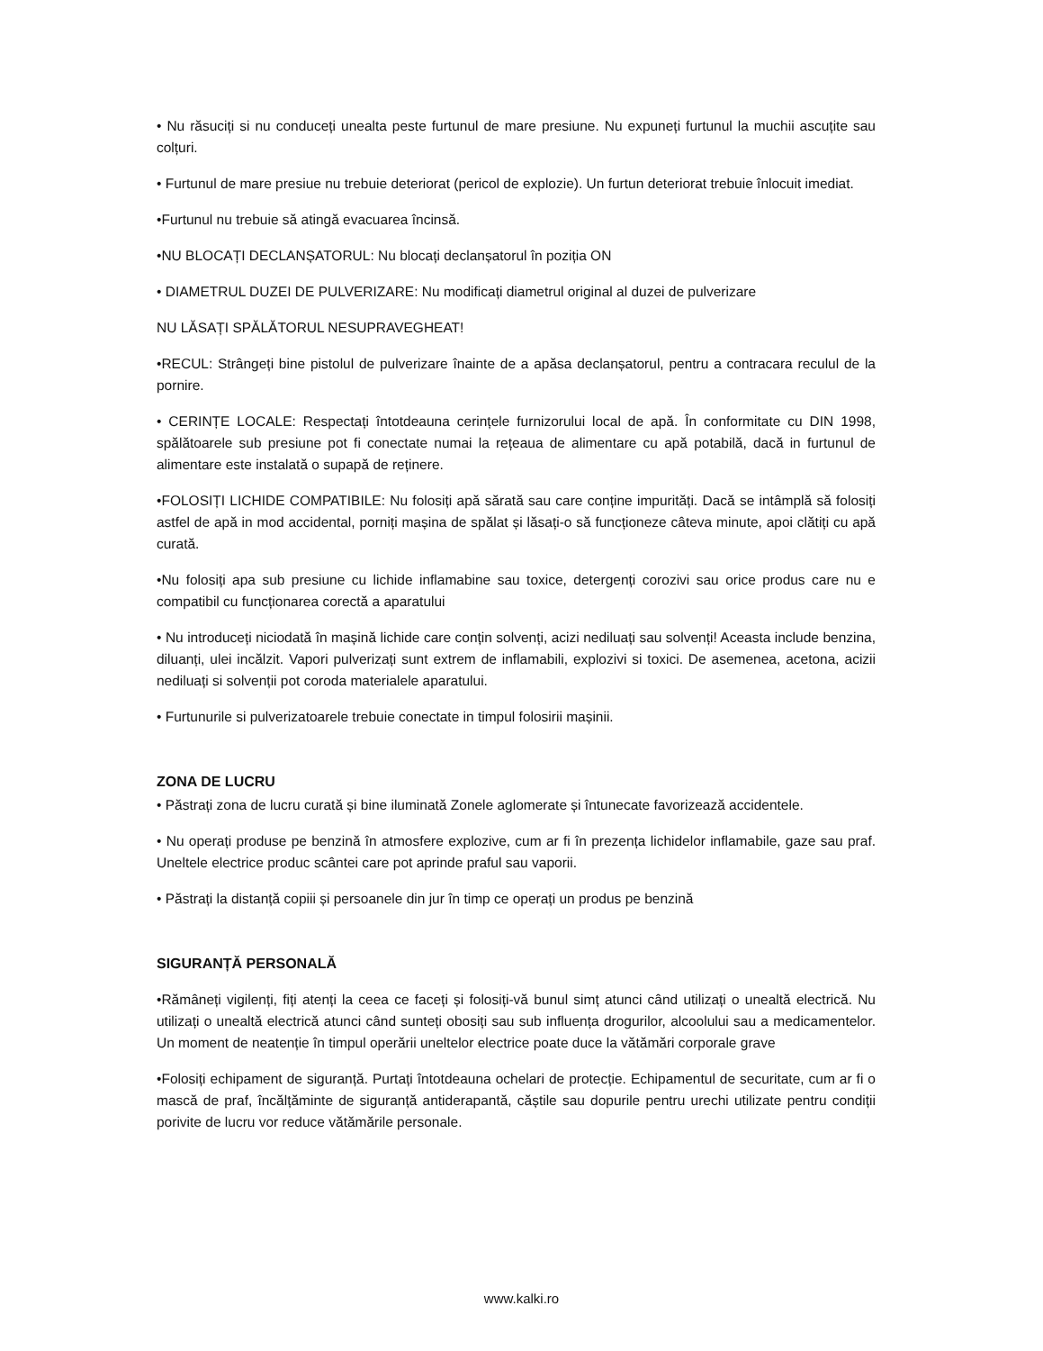• Nu răsuciți si nu conduceți unealta peste furtunul de mare presiune. Nu expuneți furtunul la muchii ascuțite sau colțuri.
• Furtunul de mare presiue nu trebuie deteriorat (pericol de explozie). Un furtun deteriorat trebuie înlocuit imediat.
•Furtunul nu trebuie să atingă evacuarea încinsă.
•NU BLOCAȚI DECLANȘATORUL: Nu blocați declanșatorul în poziția ON
• DIAMETRUL DUZEI DE PULVERIZARE: Nu modificați diametrul original al duzei de pulverizare
NU LĂSAȚI SPĂLĂTORUL NESUPRAVEGHEAT!
•RECUL: Strângeți bine pistolul de pulverizare înainte de a apăsa declanșatorul, pentru a contracara reculul de la pornire.
• CERINȚE LOCALE: Respectați întotdeauna cerințele furnizorului local de apă. În conformitate cu DIN 1998, spălătoarele sub presiune pot fi conectate numai la rețeaua de alimentare cu apă potabilă, dacă in furtunul de alimentare este instalată o supapă de reținere.
•FOLOSIȚI LICHIDE COMPATIBILE: Nu folosiți apă sărată sau care conține impurități. Dacă se intâmplă să folosiți astfel de apă in mod accidental, porniți mașina de spălat și lăsați-o să funcționeze câteva minute, apoi clătiți cu apă curată.
•Nu folosiți apa sub presiune cu lichide inflamabine sau toxice, detergenți corozivi sau orice produs care nu e compatibil cu funcționarea corectă a aparatului
• Nu introduceți niciodată în mașină lichide care conțin solvenți, acizi nediluați sau solvenți! Aceasta include benzina, diluanți, ulei incălzit. Vapori pulverizați sunt extrem de inflamabili, explozivi si toxici. De asemenea, acetona, acizii nediluați si solvenții pot coroda materialele aparatului.
• Furtunurile si pulverizatoarele trebuie conectate in timpul folosirii mașinii.
ZONA DE LUCRU
• Păstrați zona de lucru curată și bine iluminată Zonele aglomerate și întunecate favorizează accidentele.
• Nu operați produse pe benzină în atmosfere explozive, cum ar fi în prezența lichidelor inflamabile, gaze sau praf. Uneltele electrice produc scântei care pot aprinde praful sau vaporii.
• Păstrați la distanță copiii și persoanele din jur în timp ce operați un produs pe benzină
SIGURANȚĂ PERSONALĂ
•Rămâneți vigilenți, fiți atenți la ceea ce faceți și folosiți-vă bunul simț atunci când utilizați o unealtă electrică. Nu utilizați o unealtă electrică atunci când sunteți obosiți sau sub influența drogurilor, alcoolului sau a medicamentelor. Un moment de neatenție în timpul operării uneltelor electrice poate duce la vătămări corporale grave
•Folosiți echipament de siguranță. Purtați întotdeauna ochelari de protecție. Echipamentul de securitate, cum ar fi o mască de praf, încălțăminte de siguranță antiderapantă, căștile sau dopurile pentru urechi utilizate pentru condiții porivite de lucru vor reduce vătămările personale.
www.kalki.ro